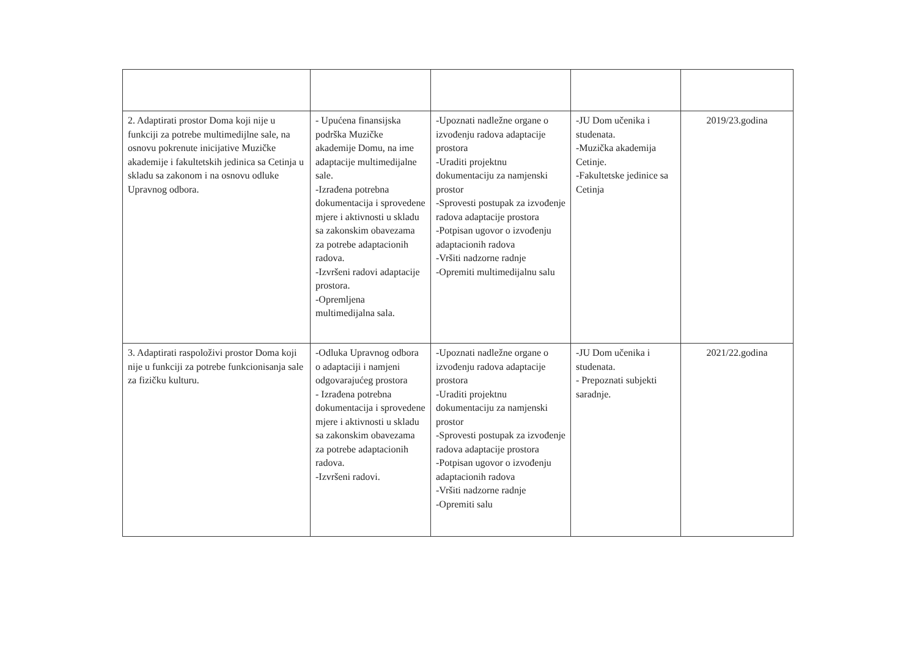| 2. Adaptirati prostor Doma koji nije u funkciji za potrebe multimedijlne sale, na osnovu pokrenute inicijative Muzičke akademije i fakultetskih jedinica sa Cetinja u skladu sa zakonom i na osnovu odluke Upravnog odbora. | - Upućena finansijska podrška Muzičke akademije Domu, na ime adaptacije multimedijalne sale. -Izrađena potrebna dokumentacija i sprovedene mjere i aktivnosti u skladu sa zakonskim obavezama za potrebe adaptacionih radova. -Izvršeni radovi adaptacije prostora. -Opremljena multimedijalna sala. | -Upoznati nadležne organe o izvođenju radova adaptacije prostora -Uraditi projektnu dokumentaciju za namjenski prostor -Sprovesti postupak za izvođenje radova adaptacije prostora -Potpisan ugovor o izvođenju adaptacionih radova -Vršiti nadzorne radnje -Opremiti multimedijalnu salu | -JU Dom učenika i studenata. -Muzička akademija Cetinje. -Fakultetske jedinice sa Cetinja | 2019/23.godina |
| 3. Adaptirati raspoloživi prostor Doma koji nije u funkciji za potrebe funkcionisanja sale za fizičku kulturu. | -Odluka Upravnog odbora o adaptaciji i namjeni odgovarajućeg prostora - Izrađena potrebna dokumentacija i sprovedene mjere i aktivnosti u skladu sa zakonskim obavezama za potrebe adaptacionih radova. -Izvršeni radovi. | -Upoznati nadležne organe o izvođenju radova adaptacije prostora -Uraditi projektnu dokumentaciju za namjenski prostor -Sprovesti postupak za izvođenje radova adaptacije prostora -Potpisan ugovor o izvođenju adaptacionih radova -Vršiti nadzorne radnje -Opremiti salu | -JU Dom učenika i studenata. - Prepoznati subjekti saradnje. | 2021/22.godina |